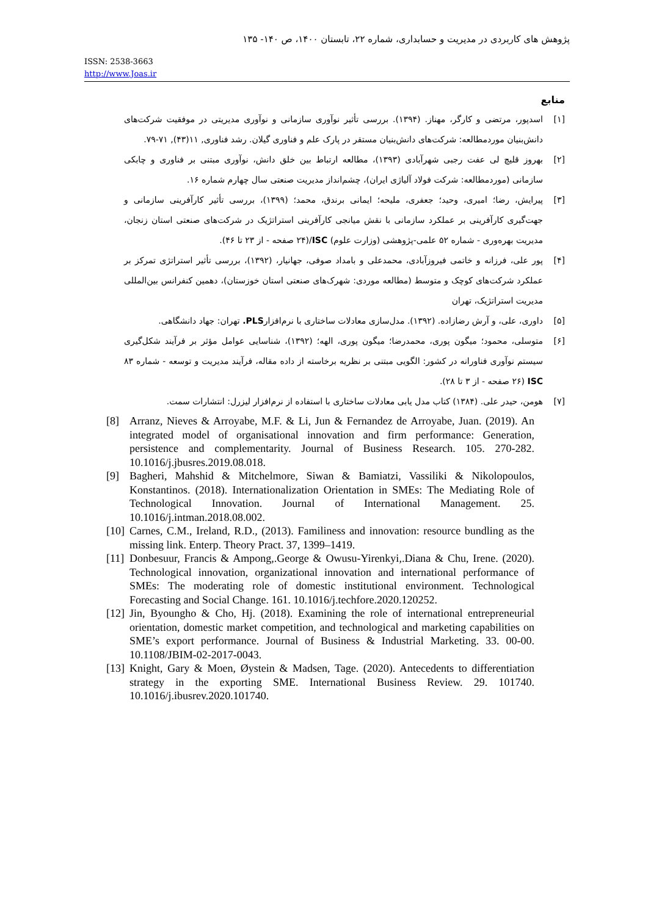پژوهش های کاربردی در مدیریت و حسابداری، شماره ۲۲، تابستان ۱۴۰۰، ص ۱۴۰- ۱۳۵
ISSN: 2538-3663
http://www.Joas.ir
منابع
[۱] اسدپور، مرتضی و کارگر، مهناز. (۱۳۹۴). بررسی تأثیر نوآوری سازمانی و نوآوری مدیریتی در موفقیت شرکت‌های دانش‌بنیان موردمطالعه: شرکت‌های دانش‌بنیان مستقر در پارک علم و فناوری گیلان. رشد فناوری, ۱۱(۴۳), ۷۱-۷۹.
[۲] بهروز قلیچ لی عفت رجبی شهرآبادی (۱۳۹۳)، مطالعه ارتباط بین خلق دانش، نوآوری مبتنی بر فناوری و چابکی سازمانی (موردمطالعه: شرکت فولاد آلیاژی ایران)، چشم‌انداز مدیریت صنعتی سال چهارم شماره ۱۶.
[۳] پیرایش، رضا؛ امیری، وحید؛ جعفری، ملیحه؛ ایمانی برندق، محمد؛ (۱۳۹۹)، بررسی تأثیر کارآفرینی سازمانی و جهت‌گیری کارآفرینی بر عملکرد سازمانی با نقش میانجی کارآفرینی استراتژیک در شرکت‌های صنعتی استان زنجان، مدیریت بهره‌وری - شماره ۵۲ علمی-پژوهشی (وزارت علوم) ISC/(۲۴ صفحه - از ۲۳ تا ۴۶).
[۴] پور علی، فرزانه و خاتمی فیروزآبادی، محمدعلی و بامداد صوفی، جهانیار، (۱۳۹۲)، بررسی تأثیر استراتژی تمرکز بر عملکرد شرکت‌های کوچک و متوسط (مطالعه موردی: شهرک‌های صنعتی استان خوزستان)، دهمین کنفرانس بین‌المللی مدیریت استراتژیک، تهران
[۵] داوری، علی، و آرش رضازاده. (۱۳۹۲). مدل‌سازی معادلات ساختاری با نرم‌افزارPLS. تهران: جهاد دانشگاهی.
[۶] متوسلی، محمود؛ میگون پوری، محمدرضا؛ میگون پوری، الهه؛ (۱۳۹۲)، شناسایی عوامل مؤثر بر فرآیند شکل‌گیری سیستم نوآوری فناورانه در کشور: الگویی مبتنی بر نظریه برخاسته از داده مقاله، فرآیند مدیریت و توسعه - شماره ۸۳ ISC (۲۶ صفحه - از ۳ تا ۲۸).
[۷] هومن، حیدر علی. (۱۳۸۴) کتاب مدل یابی معادلات ساختاری با استفاده از نرم‌افزار لیزرل: انتشارات سمت.
[8] Arranz, Nieves & Arroyabe, M.F. & Li, Jun & Fernandez de Arroyabe, Juan. (2019). An integrated model of organisational innovation and firm performance: Generation, persistence and complementarity. Journal of Business Research. 105. 270-282. 10.1016/j.jbusres.2019.08.018.
[9] Bagheri, Mahshid & Mitchelmore, Siwan & Bamiatzi, Vassiliki & Nikolopoulos, Konstantinos. (2018). Internationalization Orientation in SMEs: The Mediating Role of Technological Innovation. Journal of International Management. 25. 10.1016/j.intman.2018.08.002.
[10] Carnes, C.M., Ireland, R.D., (2013). Familiness and innovation: resource bundling as the missing link. Enterp. Theory Pract. 37, 1399–1419.
[11] Donbesuur, Francis & Ampong,.George & Owusu-Yirenkyi,.Diana & Chu, Irene. (2020). Technological innovation, organizational innovation and international performance of SMEs: The moderating role of domestic institutional environment. Technological Forecasting and Social Change. 161. 10.1016/j.techfore.2020.120252.
[12] Jin, Byoungho & Cho, Hj. (2018). Examining the role of international entrepreneurial orientation, domestic market competition, and technological and marketing capabilities on SME’s export performance. Journal of Business & Industrial Marketing. 33. 00-00. 10.1108/JBIM-02-2017-0043.
[13] Knight, Gary & Moen, Øystein & Madsen, Tage. (2020). Antecedents to differentiation strategy in the exporting SME. International Business Review. 29. 101740. 10.1016/j.ibusrev.2020.101740.